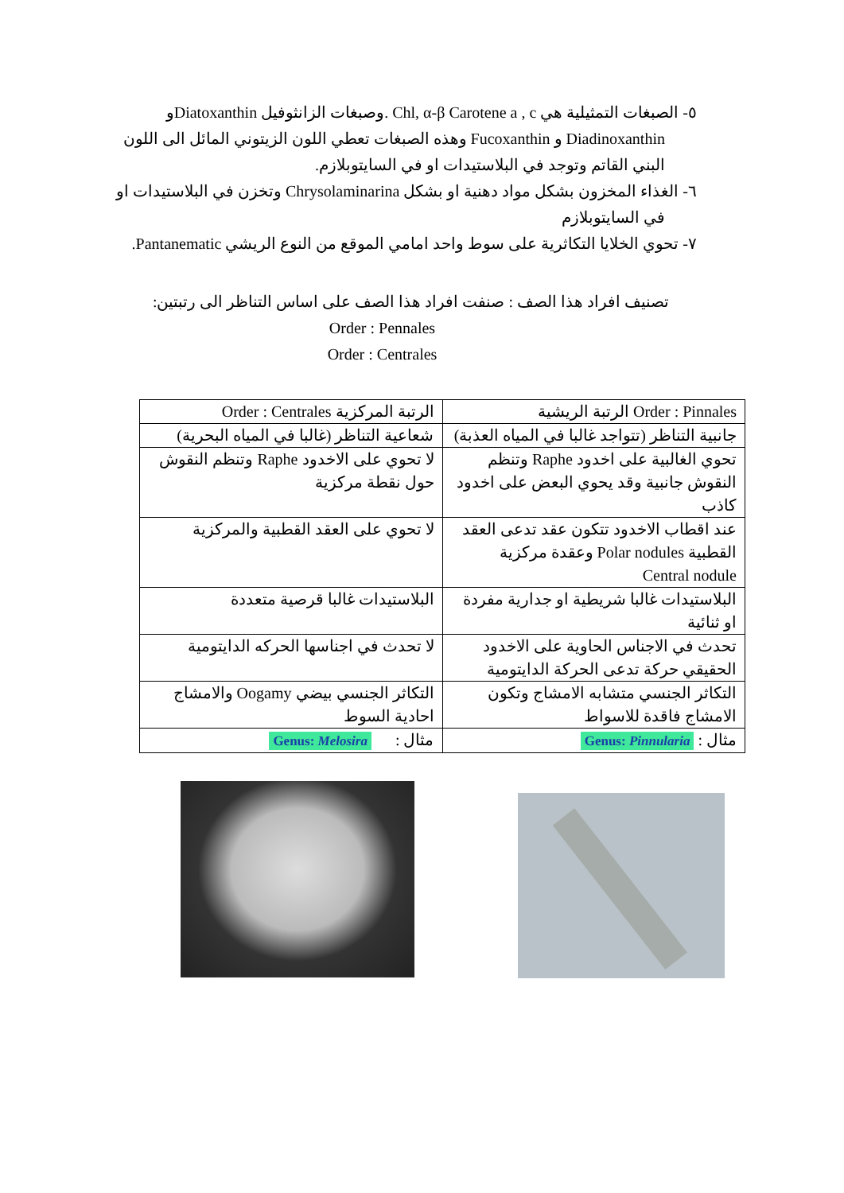٥- الصبغات التمثيلية هي Chl, α-β Carotene a , c .وصبغات الزانثوفيل Diatoxanthinو Diadinoxanthin و Fucoxanthin وهذه الصبغات تعطي اللون الزيتوني المائل الى اللون البني القاتم وتوجد في البلاستيدات او في السايتوبلازم.
٦- الغذاء المخزون بشكل مواد دهنية او بشكل Chrysolaminarina وتخزن في البلاستيدات او في السايتوبلازم
٧- تحوي الخلايا التكاثرية على سوط واحد امامي الموقع من النوع الريشي Pantanematic.
تصنيف افراد هذا الصف : صنفت افراد هذا الصف على اساس التناظر الى رتبتين:
Order : Pennales
Order : Centrales
| Order : Pinnales الرتبة الريشية | الرتبة المركزية Order : Centrales |
| --- | --- |
| جانبية التناظر (تتواجد غالبا في المياه العذبة) | شعاعية التناظر (غالبا في المياه البحرية) |
| تحوي الغالبية على اخدود Raphe وتنظم النقوش جانبية وقد يحوي البعض على اخدود كاذب | لا تحوي على الاخدود Raphe وتنظم النقوش حول نقطة مركزية |
| عند اقطاب الاخدود تتكون عقد تدعى العقد القطبية Polar nodules وعقدة مركزية Central nodule | لا تحوي على العقد القطبية والمركزية |
| البلاستيدات غالبا شريطية او جدارية مفردة او ثنائية | البلاستيدات غالبا قرصية متعددة |
| تحدث في الاجناس الحاوية على الاخدود الحقيقي حركة تدعى الحركة الدايتومية | لا تحدث في اجناسها الحركه الدايتومية |
| التكاثر الجنسي متشابه الامشاج وتكون الامشاج فاقدة للاسواط | التكاثر الجنسي بيضي Oogamy والامشاج احادية السوط |
| مثال : Genus: Pinnularia | مثال : Genus: Melosira |